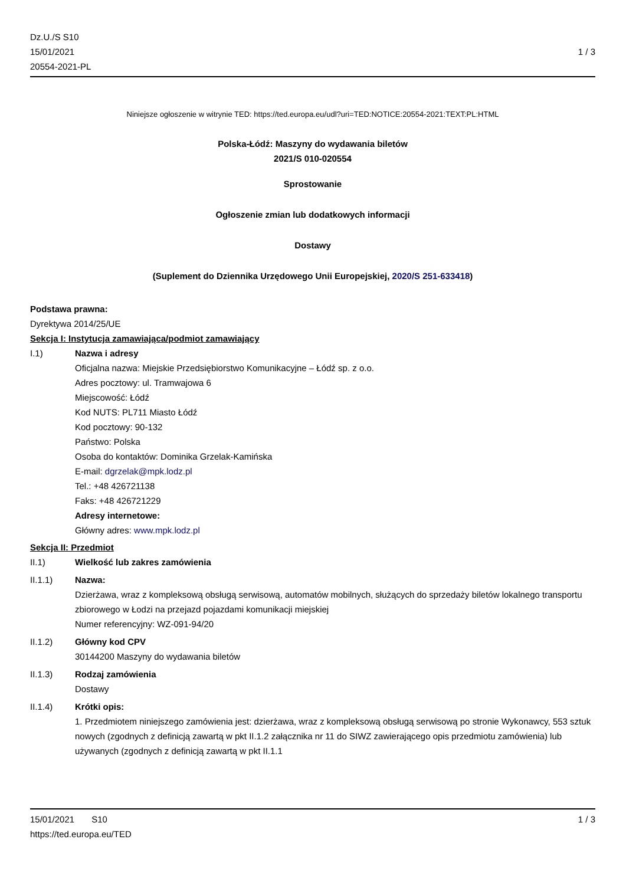Dz.U./S S10
15/01/2021
20554-2021-PL
1 / 3
Niniejsze ogłoszenie w witrynie TED: https://ted.europa.eu/udl?uri=TED:NOTICE:20554-2021:TEXT:PL:HTML
Polska-Łódź: Maszyny do wydawania biletów
2021/S 010-020554
Sprostowanie
Ogłoszenie zmian lub dodatkowych informacji
Dostawy
(Suplement do Dziennika Urzędowego Unii Europejskiej, 2020/S 251-633418)
Podstawa prawna:
Dyrektywa 2014/25/UE
Sekcja I: Instytucja zamawiająca/podmiot zamawiający
I.1) Nazwa i adresy
Oficjalna nazwa: Miejskie Przedsiębiorstwo Komunikacyjne – Łódź sp. z o.o.
Adres pocztowy: ul. Tramwajowa 6
Miejscowość: Łódź
Kod NUTS: PL711 Miasto Łódź
Kod pocztowy: 90-132
Państwo: Polska
Osoba do kontaktów: Dominika Grzelak-Kamińska
E-mail: dgrzelak@mpk.lodz.pl
Tel.: +48 426721138
Faks: +48 426721229
Adresy internetowe:
Główny adres: www.mpk.lodz.pl
Sekcja II: Przedmiot
II.1) Wielkość lub zakres zamówienia
II.1.1) Nazwa:
Dzierżawa, wraz z kompleksową obsługą serwisową, automatów mobilnych, służących do sprzedaży biletów lokalnego transportu zbiorowego w Łodzi na przejazd pojazdami komunikacji miejskiej
Numer referencyjny: WZ-091-94/20
II.1.2) Główny kod CPV
30144200 Maszyny do wydawania biletów
II.1.3) Rodzaj zamówienia
Dostawy
II.1.4) Krótki opis:
1. Przedmiotem niniejszego zamówienia jest: dzierżawa, wraz z kompleksową obsługą serwisową po stronie Wykonawcy, 553 sztuk nowych (zgodnych z definicją zawartą w pkt II.1.2 załącznika nr 11 do SIWZ zawierającego opis przedmiotu zamówienia) lub używanych (zgodnych z definicją zawartą w pkt II.1.1
15/01/2021 S10
https://ted.europa.eu/TED
1 / 3